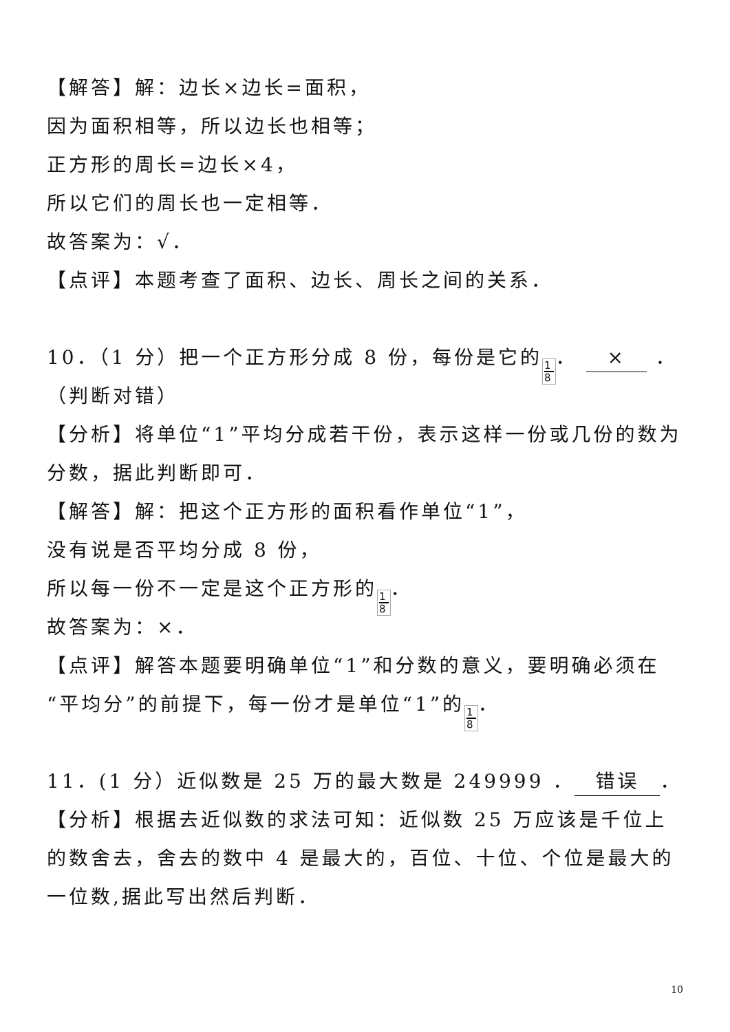【解答】解：边长×边长=面积，
因为面积相等，所以边长也相等；
正方形的周长=边长×4，
所以它们的周长也一定相等．
故答案为：√．
【点评】本题考查了面积、边长、周长之间的关系．
10．（1 分）把一个正方形分成 8 份，每份是它的1 8． × ．（判断对错）
【分析】将单位“1”平均分成若干份，表示这样一份或几份的数为分数，据此判断即可．
【解答】解：把这个正方形的面积看作单位“1”，
没有说是否平均分成 8 份，
所以每一份不一定是这个正方形的1 8．
故答案为：×．
【点评】解答本题要明确单位“1”和分数的意义，要明确必须在“平均分”的前提下，每一份才是单位“1”的1 8．
11．(1 分）近似数是 25 万的最大数是 249999 ． 错误 ．
【分析】根据去近似数的求法可知：近似数 25 万应该是千位上的数舍去，舍去的数中 4 是最大的，百位、十位、个位是最大的一位数,据此写出然后判断．
10